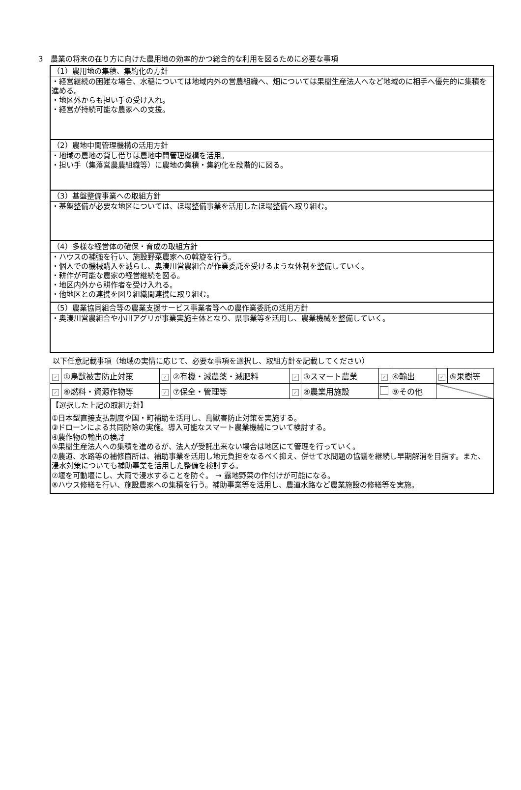3　農業の将来の在り方に向けた農用地の効率的かつ総合的な利用を図るために必要な事項
（1）農用地の集積、集約化の方針
・経営継続の困難な場合、水稲については地域内外の営農組織へ、畑については果樹生産法人へなど地域のに相手へ優先的に集積を進める。
・地区外からも担い手の受け入れ。
・経営が持続可能な農家への支援。
（2）農地中間管理機構の活用方針
・地域の農地の貸し借りは農地中間管理機構を活用。
・担い手（集落営農農組織等）に農地の集積・集約化を段階的に図る。
（3）基盤整備事業への取組方針
・基盤整備が必要な地区については、ほ場整備事業を活用したほ場整備へ取り組む。
（4）多様な経営体の確保・育成の取組方針
・ハウスの補強を行い、施設野菜農家への斡旋を行う。
・個人での機械購入を減らし、奥湊川営農組合が作業委託を受けるような体制を整備していく。
・耕作が可能な農家の経営継続を図る。
・地区内外から耕作者を受け入れる。
・他地区との連携を図り組織間連携に取り組む。
（5）農業協同組合等の農業支援サービス事業者等への農作業委託の活用方針
・奥湊川営農組合や小川アグリが事業実施主体となり、県事業等を活用し、農業機械を整備していく。
以下任意記載事項（地域の実情に応じて、必要な事項を選択し、取組方針を記載してください）
| ✓ | ①鳥獣被害防止対策 | ✓ | ②有機・減農薬・減肥料 | ✓ | ③スマート農業 | ✓ | ④輸出 | ✓ | ⑤果樹等 |
| ✓ | ⑥燃料・資源作物等 | ✓ | ⑦保全・管理等 | ✓ | ⑧農業用施設 | | ⑨その他 | | |
【選択した上記の取組方針】
①日本型直接支払制度や国・町補助を活用し、鳥獣害防止対策を実施する。
③ドローンによる共同防除の実施。導入可能なスマート農業機械について検討する。
④農作物の輸出の検討
⑤果樹生産法人への集積を進めるが、法人が受託出来ない場合は地区にて管理を行っていく。
⑦農道、水路等の補修箇所は、補助事業を活用し地元負担をなるべく抑え、併せて水問題の協議を継続し早期解消を目指す。また、浸水対策についても補助事業を活用した整備を検討する。
⑦堰を可動堰にし、大雨で浸水することを防ぐ。 → 露地野菜の作付けが可能になる。
⑧ハウス修繕を行い、施設農家への集積を行う。補助事業等を活用し、農道水路など農業施設の修繕等を実施。